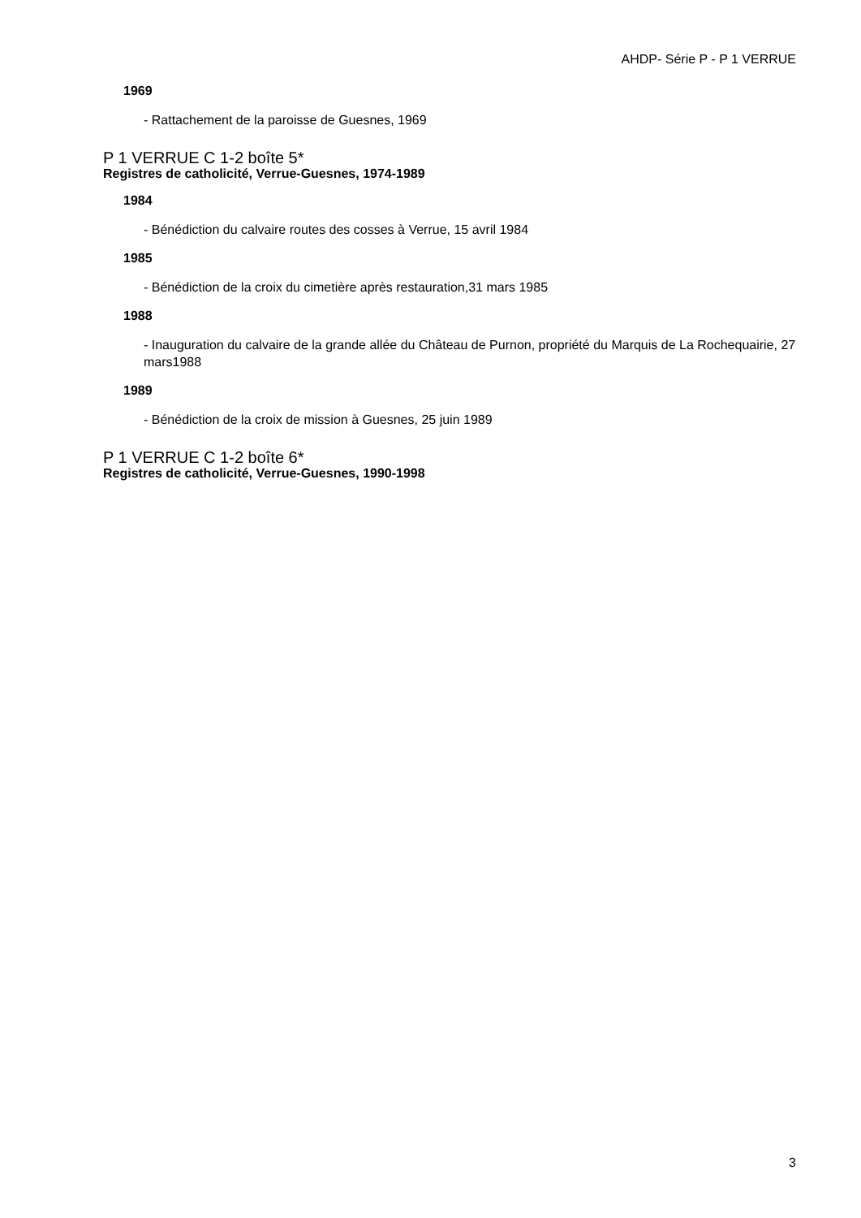AHDP- Série P - P 1 VERRUE
1969
- Rattachement de la paroisse de Guesnes, 1969
P 1 VERRUE C 1-2 boîte 5*
Registres de catholicité, Verrue-Guesnes, 1974-1989
1984
- Bénédiction du calvaire routes des cosses à Verrue, 15 avril 1984
1985
- Bénédiction de la croix du cimetière après restauration,31 mars 1985
1988
- Inauguration du calvaire de la grande allée du Château de Purnon, propriété du Marquis de La Rochequairie, 27 mars1988
1989
- Bénédiction de la croix de mission à Guesnes, 25 juin 1989
P 1 VERRUE C 1-2 boîte 6*
Registres de catholicité, Verrue-Guesnes, 1990-1998
3